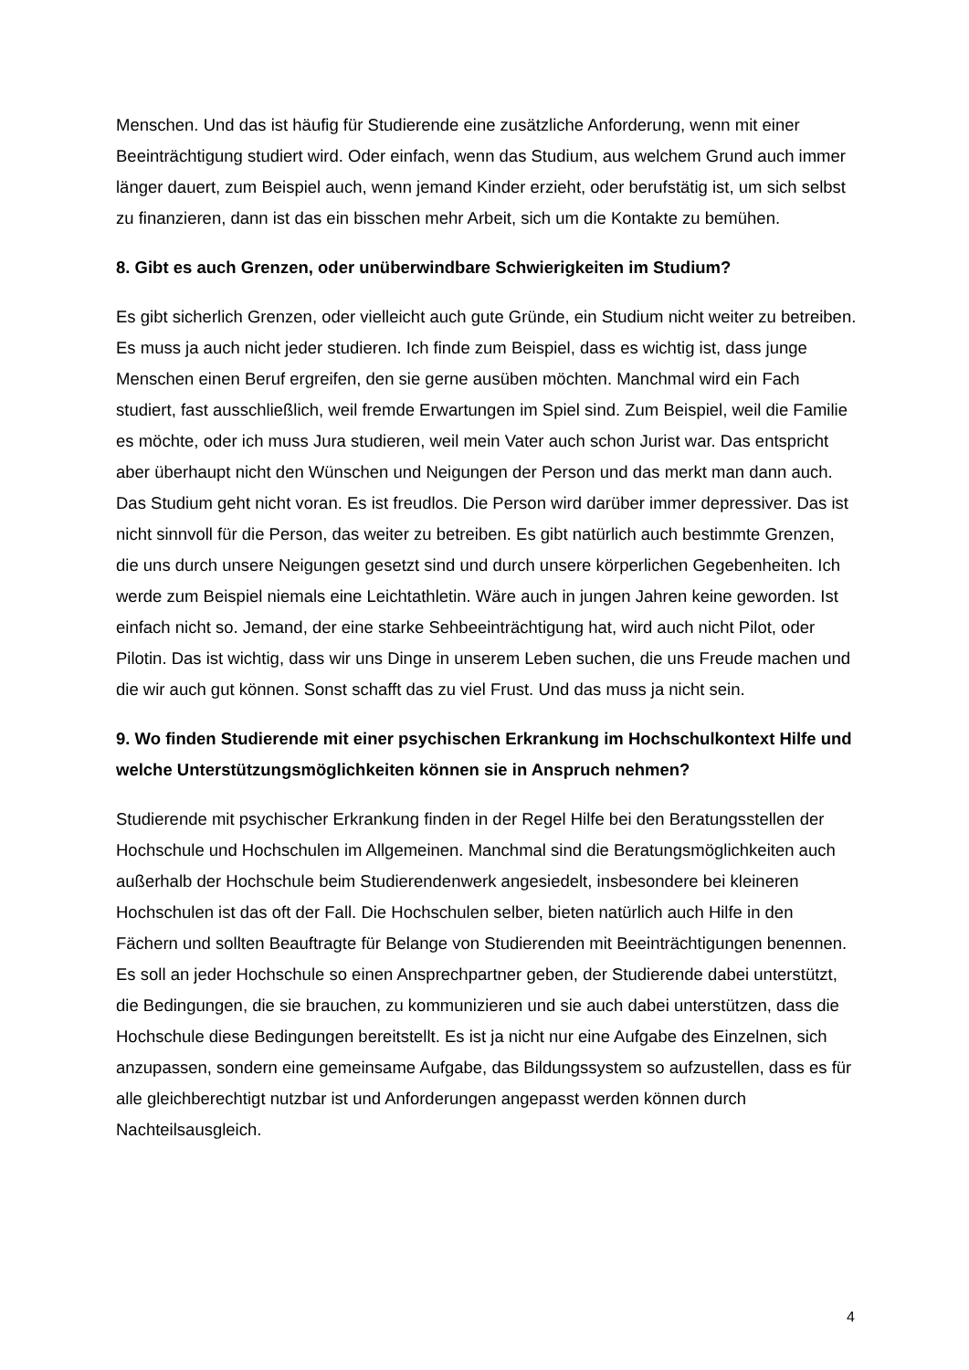Menschen. Und das ist häufig für Studierende eine zusätzliche Anforderung, wenn mit einer Beeinträchtigung studiert wird. Oder einfach, wenn das Studium, aus welchem Grund auch immer länger dauert, zum Beispiel auch, wenn jemand Kinder erzieht, oder berufstätig ist, um sich selbst zu finanzieren, dann ist das ein bisschen mehr Arbeit, sich um die Kontakte zu bemühen.
8. Gibt es auch Grenzen, oder unüberwindbare Schwierigkeiten im Studium?
Es gibt sicherlich Grenzen, oder vielleicht auch gute Gründe, ein Studium nicht weiter zu betreiben. Es muss ja auch nicht jeder studieren. Ich finde zum Beispiel, dass es wichtig ist, dass junge Menschen einen Beruf ergreifen, den sie gerne ausüben möchten. Manchmal wird ein Fach studiert, fast ausschließlich, weil fremde Erwartungen im Spiel sind. Zum Beispiel, weil die Familie es möchte, oder ich muss Jura studieren, weil mein Vater auch schon Jurist war. Das entspricht aber überhaupt nicht den Wünschen und Neigungen der Person und das merkt man dann auch. Das Studium geht nicht voran. Es ist freudlos. Die Person wird darüber immer depressiver. Das ist nicht sinnvoll für die Person, das weiter zu betreiben. Es gibt natürlich auch bestimmte Grenzen, die uns durch unsere Neigungen gesetzt sind und durch unsere körperlichen Gegebenheiten. Ich werde zum Beispiel niemals eine Leichtathletin. Wäre auch in jungen Jahren keine geworden. Ist einfach nicht so. Jemand, der eine starke Sehbeeinträchtigung hat, wird auch nicht Pilot, oder Pilotin. Das ist wichtig, dass wir uns Dinge in unserem Leben suchen, die uns Freude machen und die wir auch gut können. Sonst schafft das zu viel Frust. Und das muss ja nicht sein.
9. Wo finden Studierende mit einer psychischen Erkrankung im Hochschulkontext Hilfe und welche Unterstützungsmöglichkeiten können sie in Anspruch nehmen?
Studierende mit psychischer Erkrankung finden in der Regel Hilfe bei den Beratungsstellen der Hochschule und Hochschulen im Allgemeinen. Manchmal sind die Beratungsmöglichkeiten auch außerhalb der Hochschule beim Studierendenwerk angesiedelt, insbesondere bei kleineren Hochschulen ist das oft der Fall. Die Hochschulen selber, bieten natürlich auch Hilfe in den Fächern und sollten Beauftragte für Belange von Studierenden mit Beeinträchtigungen benennen. Es soll an jeder Hochschule so einen Ansprechpartner geben, der Studierende dabei unterstützt, die Bedingungen, die sie brauchen, zu kommunizieren und sie auch dabei unterstützen, dass die Hochschule diese Bedingungen bereitstellt. Es ist ja nicht nur eine Aufgabe des Einzelnen, sich anzupassen, sondern eine gemeinsame Aufgabe, das Bildungssystem so aufzustellen, dass es für alle gleichberechtigt nutzbar ist und Anforderungen angepasst werden können durch Nachteilsausgleich.
4